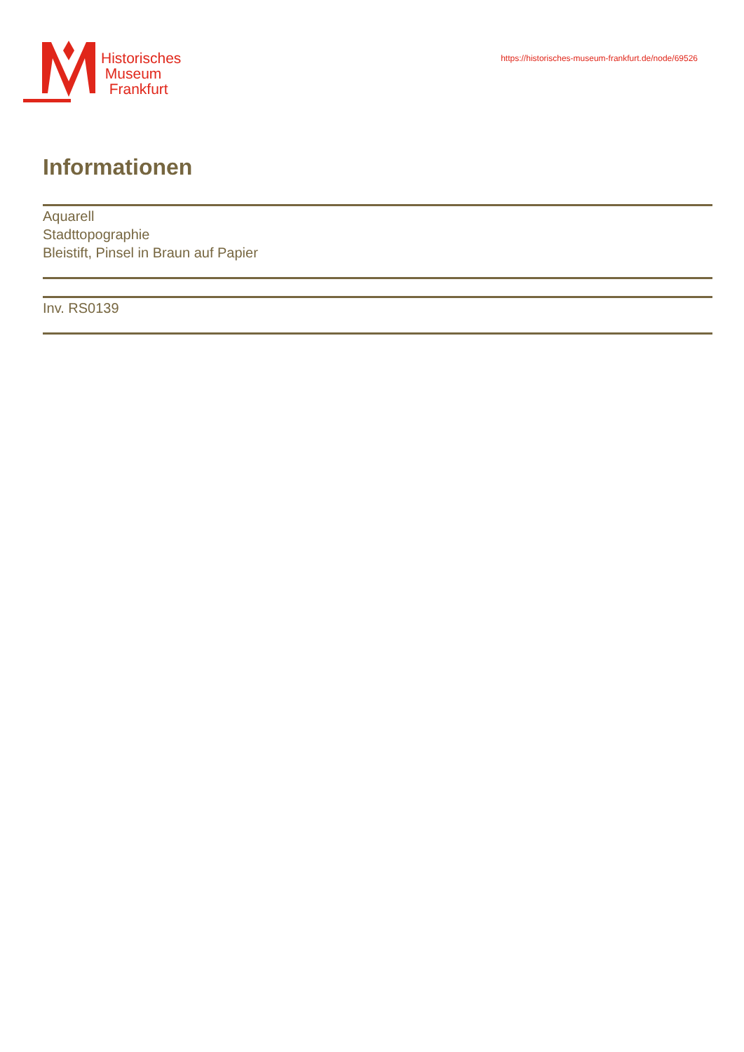Historisches
Museum
Frankfurt
https://historisches-museum-frankfurt.de/node/69526
Informationen
Aquarell
Stadttopographie
Bleistift, Pinsel in Braun auf Papier
Inv. RS0139